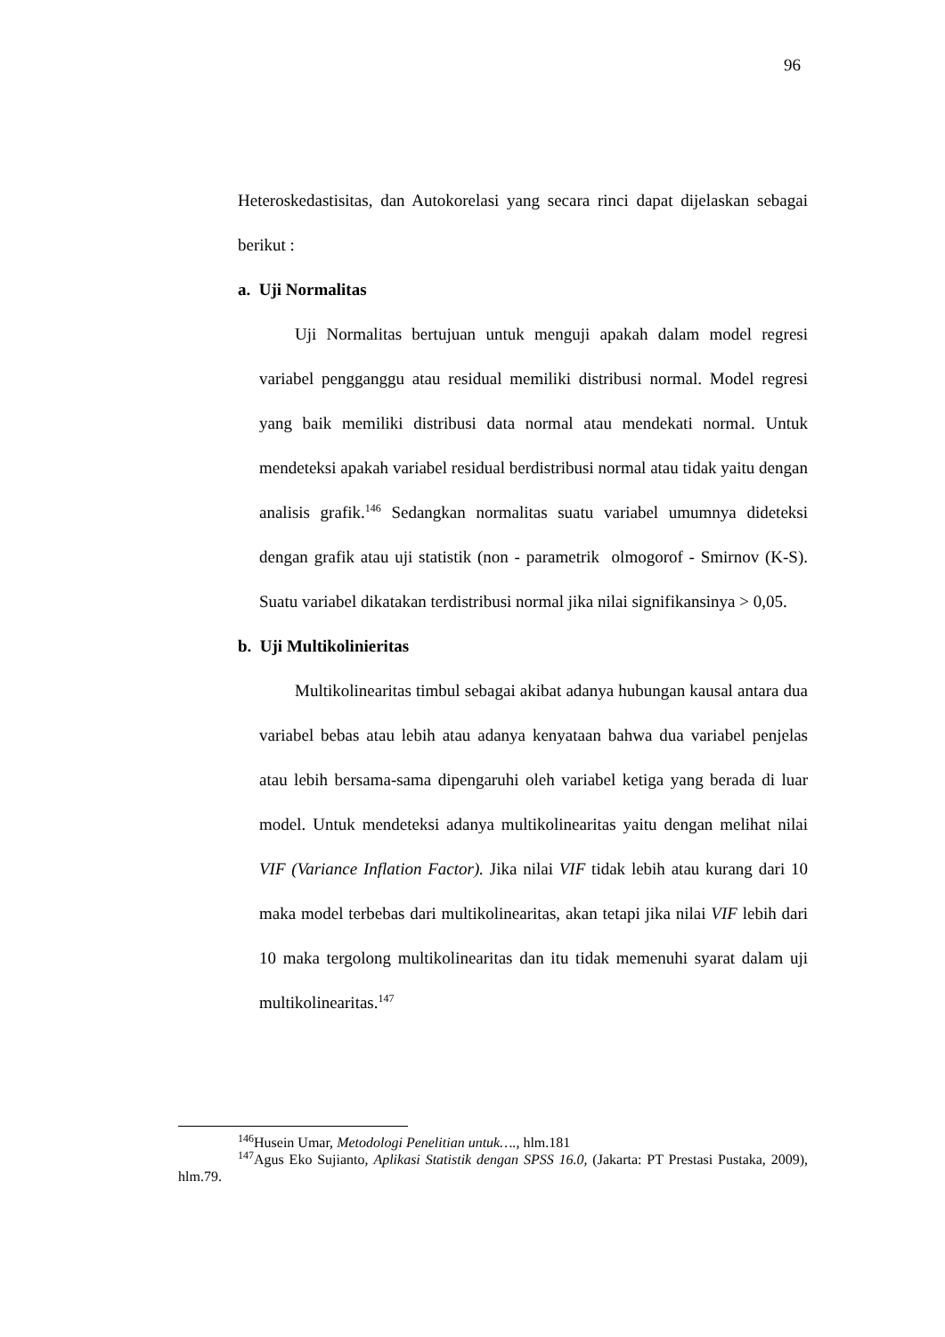96
Heteroskedastisitas, dan Autokorelasi yang secara rinci dapat dijelaskan sebagai berikut :
a. Uji Normalitas
Uji Normalitas bertujuan untuk menguji apakah dalam model regresi variabel pengganggu atau residual memiliki distribusi normal. Model regresi yang baik memiliki distribusi data normal atau mendekati normal. Untuk mendeteksi apakah variabel residual berdistribusi normal atau tidak yaitu dengan analisis grafik.<sup>146</sup> Sedangkan normalitas suatu variabel umumnya dideteksi dengan grafik atau uji statistik (non - parametrik olmogorof - Smirnov (K-S). Suatu variabel dikatakan terdistribusi normal jika nilai signifikansinya > 0,05.
b. Uji Multikolinieritas
Multikolinearitas timbul sebagai akibat adanya hubungan kausal antara dua variabel bebas atau lebih atau adanya kenyataan bahwa dua variabel penjelas atau lebih bersama-sama dipengaruhi oleh variabel ketiga yang berada di luar model. Untuk mendeteksi adanya multikolinearitas yaitu dengan melihat nilai VIF (Variance Inflation Factor). Jika nilai VIF tidak lebih atau kurang dari 10 maka model terbebas dari multikolinearitas, akan tetapi jika nilai VIF lebih dari 10 maka tergolong multikolinearitas dan itu tidak memenuhi syarat dalam uji multikolinearitas.<sup>147</sup>
<sup>146</sup> Husein Umar, Metodologi Penelitian untuk…., hlm.181
<sup>147</sup> Agus Eko Sujianto, Aplikasi Statistik dengan SPSS 16.0, (Jakarta: PT Prestasi Pustaka, 2009), hlm.79.